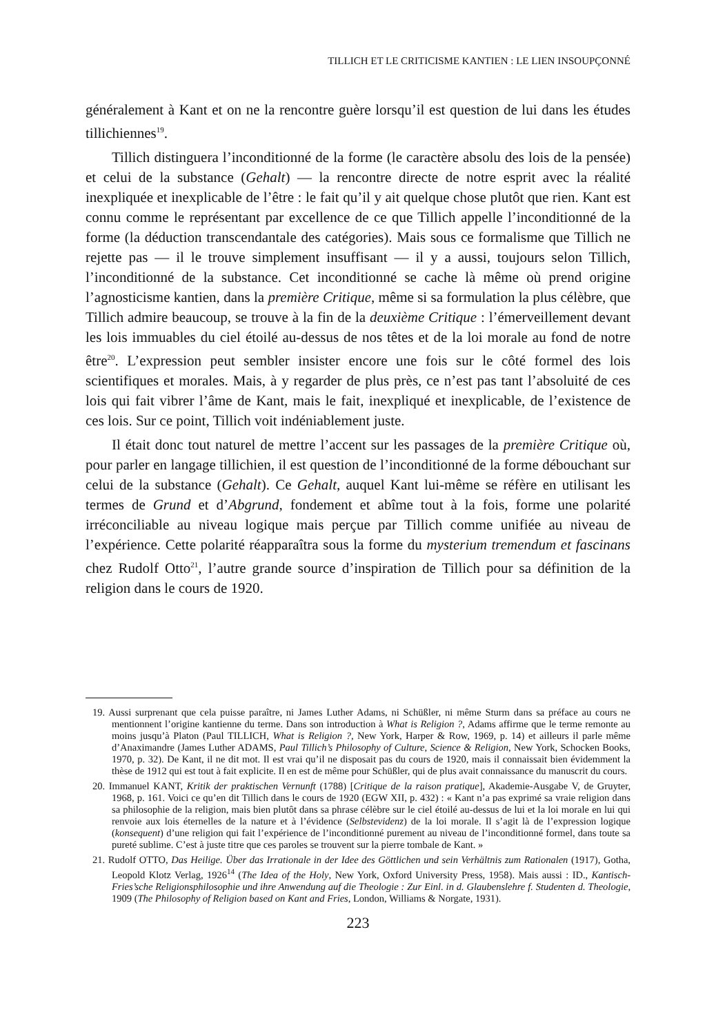TILLICH ET LE CRITICISME KANTIEN : LE LIEN INSOUPÇONNÉ
généralement à Kant et on ne la rencontre guère lorsqu’il est question de lui dans les études tillichiennes<sup>19</sup>.
Tillich distinguera l’inconditionné de la forme (le caractère absolu des lois de la pensée) et celui de la substance (Gehalt) — la rencontre directe de notre esprit avec la réalité inexpliquée et inexplicable de l’être : le fait qu’il y ait quelque chose plutôt que rien. Kant est connu comme le représentant par excellence de ce que Tillich appelle l’inconditionné de la forme (la déduction transcendantale des catégories). Mais sous ce formalisme que Tillich ne rejette pas — il le trouve simplement insuffisant — il y a aussi, toujours selon Tillich, l’inconditionné de la substance. Cet inconditionné se cache là même où prend origine l’agnosticisme kantien, dans la première Critique, même si sa formulation la plus célèbre, que Tillich admire beaucoup, se trouve à la fin de la deuxième Critique : l’émerveillement devant les lois immuables du ciel étoilé au-dessus de nos têtes et de la loi morale au fond de notre être<sup>20</sup>. L’expression peut sembler insister encore une fois sur le côté formel des lois scientifiques et morales. Mais, à y regarder de plus près, ce n’est pas tant l’absoluité de ces lois qui fait vibrer l’âme de Kant, mais le fait, inexpliqué et inexplicable, de l’existence de ces lois. Sur ce point, Tillich voit indéniablement juste.
Il était donc tout naturel de mettre l’accent sur les passages de la première Critique où, pour parler en langage tillichien, il est question de l’inconditionné de la forme débouchant sur celui de la substance (Gehalt). Ce Gehalt, auquel Kant lui-même se réfère en utilisant les termes de Grund et d’Abgrund, fondement et abîme tout à la fois, forme une polarité irréconciliable au niveau logique mais perçue par Tillich comme unifiée au niveau de l’expérience. Cette polarité réapparaîtra sous la forme du mysterium tremendum et fascinans chez Rudolf Otto<sup>21</sup>, l’autre grande source d’inspiration de Tillich pour sa définition de la religion dans le cours de 1920.
19. Aussi surprenant que cela puisse paraître, ni James Luther Adams, ni Schüßler, ni même Sturm dans sa préface au cours ne mentionnent l’origine kantienne du terme. Dans son introduction à What is Religion ?, Adams affirme que le terme remonte au moins jusqu’à Platon (Paul TILLICH, What is Religion ?, New York, Harper & Row, 1969, p. 14) et ailleurs il parle même d’Anaximandre (James Luther ADAMS, Paul Tillich’s Philosophy of Culture, Science & Religion, New York, Schocken Books, 1970, p. 32). De Kant, il ne dit mot. Il est vrai qu’il ne disposait pas du cours de 1920, mais il connaissait bien évidemment la thèse de 1912 qui est tout à fait explicite. Il en est de même pour Schüßler, qui de plus avait connaissance du manuscrit du cours.
20. Immanuel KANT, Kritik der praktischen Vernunft (1788) [Critique de la raison pratique], Akademie-Ausgabe V, de Gruyter, 1968, p. 161. Voici ce qu’en dit Tillich dans le cours de 1920 (EGW XII, p. 432) : « Kant n’a pas exprimé sa vraie religion dans sa philosophie de la religion, mais bien plutôt dans sa phrase célèbre sur le ciel étoilé au-dessus de lui et la loi morale en lui qui renvoie aux lois éternelles de la nature et à l’évidence (Selbstevidenz) de la loi morale. Il s’agit là de l’expression logique (konsequent) d’une religion qui fait l’expérience de l’inconditionné purement au niveau de l’inconditionné formel, dans toute sa pureté sublime. C’est à juste titre que ces paroles se trouvent sur la pierre tombale de Kant. »
21. Rudolf OTTO, Das Heilige. Über das Irrationale in der Idee des Göttlichen und sein Verhältnis zum Rationalen (1917), Gotha, Leopold Klotz Verlag, 1926<sup>14</sup> (The Idea of the Holy, New York, Oxford University Press, 1958). Mais aussi : ID., Kantisch-Fries’sche Religionsphilosophie und ihre Anwendung auf die Theologie : Zur Einl. in d. Glaubenslehre f. Studenten d. Theologie, 1909 (The Philosophy of Religion based on Kant and Fries, London, Williams & Norgate, 1931).
223